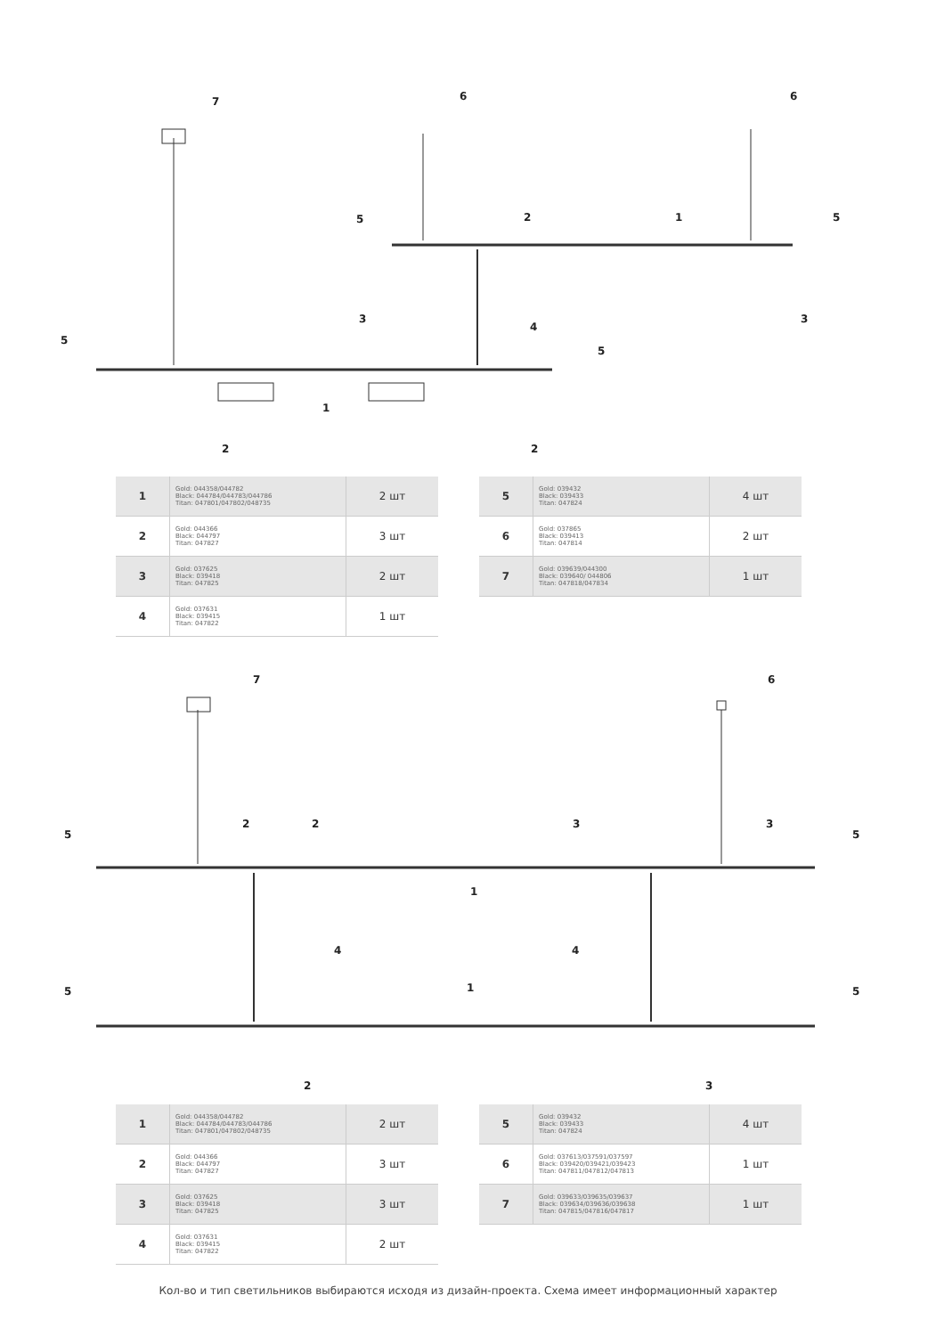7
6
6
5
2
1
5
3
4
3
5
5
1
2
2
| 1 | Gold: 044358/044782 Black: 044784/044783/044786 Titan: 047801/047802/048735 | 2 шт |
| 2 | Gold: 044366 Black: 044797 Titan: 047827 | 3 шт |
| 3 | Gold: 037625 Black: 039418 Titan: 047825 | 2 шт |
| 4 | Gold: 037631 Black: 039415 Titan: 047822 | 1 шт |
| 5 | Gold: 039432 Black: 039433 Titan: 047824 | 4 шт |
| 6 | Gold: 037865 Black: 039413 Titan: 047814 | 2 шт |
| 7 | Gold: 039639/044300 Black: 039640/ 044806 Titan: 047818/047834 | 1 шт |
7
6
2
2
3
3
5
5
1
4
4
5
1
5
2
3
| 1 | Gold: 044358/044782 Black: 044784/044783/044786 Titan: 047801/047802/048735 | 2 шт |
| 2 | Gold: 044366 Black: 044797 Titan: 047827 | 3 шт |
| 3 | Gold: 037625 Black: 039418 Titan: 047825 | 3 шт |
| 4 | Gold: 037631 Black: 039415 Titan: 047822 | 2 шт |
| 5 | Gold: 039432 Black: 039433 Titan: 047824 | 4 шт |
| 6 | Gold: 037613/037591/037597 Black: 039420/039421/039423 Titan: 047811/047812/047813 | 1 шт |
| 7 | Gold: 039633/039635/039637 Black: 039634/039636/039638 Titan: 047815/047816/047817 | 1 шт |
Кол-во и тип светильников выбираются исходя из дизайн-проекта. Схема имеет информационный характер